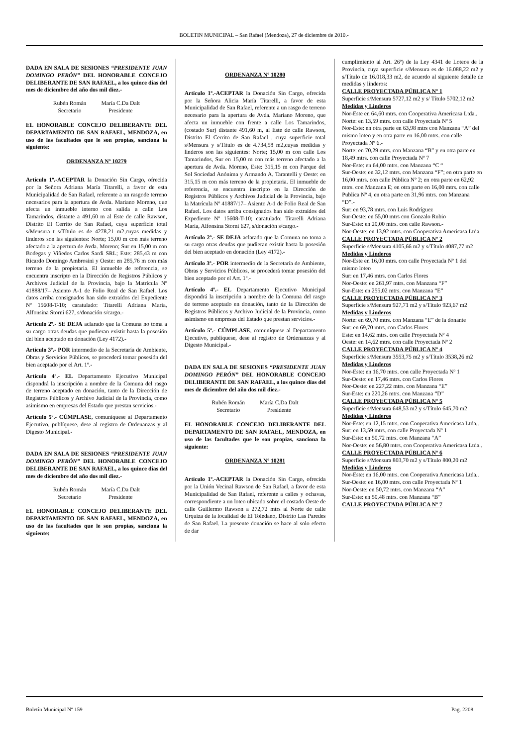BOLETIN MUNICIPAL – San Rafael (Mendoza), 27 de diciembre de 2010.-
DADA EN SALA DE SESIONES “PRESIDENTE JUAN DOMINGO PERÓN” DEL HONORABLE CONCEJO DELIBERANTE DE SAN RAFAEL, a los quince días del mes de diciembre del año dos mil diez.-
Rubén Román
Secretario
María C.Da Dalt
Presidente
EL HONORABLE CONCEJO DELIBERANTE DEL DEPARTAMENTO DE SAN RAFAEL, MENDOZA, en uso de las facultades que le son propias, sanciona la siguiente:
ORDENANZA Nº 10279
Artículo 1º.-ACEPTAR la Donación Sin Cargo, ofrecida por la Señora Adriana María Titarelli, a favor de esta Municipalidad de San Rafael, referente a un rasgode terreno necesarios para la apertura de Avda. Mariano Moreno, que afecta un inmueble interno con salida a calle Los Tamarindos, distante a 491,60 m al Este de calle Rawson, Distrito El Cerrito de San Rafael, cuya superficie total s/Mensura t s/Título es de 4278,21 m2,cuyas medidas y linderos son las siguientes: Norte; 15,00 m con más terreno afectado a la apertura de Avda. Moreno; Sur en 15,00 m con Bodegas y Viñedos Carlos Sardi SRL; Este: 285,43 m con Ricardo Domingo Ambrosini y Oeste: en 285,76 m con más terreno de la propietaria. El inmueble de referencia, se encuentra inscripto en la Dirección de Registros Públicos y Archivos Judicial de la Provincia, bajo la Matrícula Nº 41888/17– Asiento A-1 de Folio Real de San Rafael. Los datos arriba consignados han sido extraídos del Expediente Nº 15608-T-10; caratulado: Titarelli Adriana María, Alfonsina Storni 627, s/donación s/cargo.-
Artículo 2º.- SE DEJA aclarado que la Comuna no toma a su cargo otras deudas que pudieran existir hasta la posesión del bien aceptado en donación (Ley 4172).-
Artículo 3º.- POR intermedio de la Secretaría de Ambiente, Obras y Servicios Públicos, se procederá tomar posesión del bien aceptado por el Art. 1º.-
Artículo 4º.- EL Departamento Ejecutivo Municipal dispondrá la inscripción a nombre de la Comuna del rasgo de terreno aceptado en donación, tanto de la Dirección de Registros Públicos y Archivo Judicial de la Provincia, como asimismo en empresas del Estado que prestan servicios.-
Artículo 5º.- CÚMPLASE, comuníquese al Departamento Ejecutivo, publíquese, dese al registro de Ordenanzas y al Digesto Municipal.-
DADA EN SALA DE SESIONES “PRESIDENTE JUAN DOMINGO PERÓN” DEL HONORABLE CONCEJO DELIBERANTE DE SAN RAFAEL, a los quince días del mes de diciembre del año dos mil diez.-
Rubén Román
Secretario
María C.Da Dalt
Presidente
EL HONORABLE CONCEJO DELIBERANTE DEL DEPARTAMENTO DE SAN RAFAEL, MENDOZA, en uso de las facultades que le son propias, sanciona la siguiente:
ORDENANZA Nº 10280
Artículo 1º.-ACEPTAR la Donación Sin Cargo, ofrecida por la Señora Alicia María Titarelli, a favor de esta Municipalidad de San Rafael, referente a un rasgo de terreno necesario para la apertura de Avda. Mariano Moreno, que afecta un inmueble con frente a calle Los Tamarindos, (costado Sur) distante 491,60 m, al Este de calle Rawson, Distrito El Cerrito de San Rafael , cuya superficie total s/Mensura y s/Título es de 4.734,58 m2,cuyas medidas y linderos son las siguientes: Norte; 15,00 m con calle Los Tamarindos, Sur en 15,00 m con más terreno afectado a la apertura de Avda. Moreno, Este: 315,15 m con Parque del Sol Sociedad Anónima y Armando A. Tarantelli y Oeste: en 315,15 m con más terreno de la propietaria. El inmueble de referencia, se encuentra inscripto en la Dirección de Registros Públicos y Archivos Judicial de la Provincia, bajo la Matrícula Nº 41887/17– Asiento A-1 de Folio Real de San Rafael. Los datos arriba consignados han sido extraídos del Expediente Nº 15608-T-10; caratulado: Titarelli Adriana María, Alfonsina Storni 627, s/donación s/cargo.-
Artículo 2º.- SE DEJA aclarado que la Comuna no toma a su cargo otras deudas que pudieran existir hasta la posesión del bien aceptado en donación (Ley 4172).-
Artículo 3º.- POR intermedio de la Secretaría de Ambiente, Obras y Servicios Públicos, se procederá tomar posesión del bien aceptado por el Art. 1º.-
Artículo 4º.- EL Departamento Ejecutivo Municipal dispondrá la inscripción a nombre de la Comuna del rasgo de terreno aceptado en donación, tanto de la Dirección de Registros Públicos y Archivo Judicial de la Provincia, como asimismo en empresas del Estado que prestan servicios.-
Artículo 5º.- CÚMPLASE, comuníquese al Departamento Ejecutivo, publíquese, dese al registro de Ordenanzas y al Digesto Municipal.-
DADA EN SALA DE SESIONES “PRESIDENTE JUAN DOMINGO PERÓN” DEL HONORABLE CONCEJO DELIBERANTE DE SAN RAFAEL, a los quince días del mes de diciembre del año dos mil diez.-
Rubén Román
Secretario
María C.Da Dalt
Presidente
EL HONORABLE CONCEJO DELIBERANTE DEL DEPARTAMENTO DE SAN RAFAEL, MENDOZA, en uso de las facultades que le son propias, sanciona la siguiente:
ORDENANZA Nº 10281
Artículo 1º.-ACEPTAR la Donación Sin Cargo, ofrecida por la Unión Vecinal Rawson de San Rafael, a favor de esta Municipalidad de San Rafael, referente a calles y ochavas, correspondiente a un loteo ubicado sobre el costado Oeste de calle Guillermo Rawson a 272,72 mtrs al Norte de calle Urquiza de la localidad de El Toledano, Distrito Las Paredes de San Rafael. La presente donación se hace al solo efecto de dar
cumplimiento al Art. 26º) de la Ley 4341 de Loteos de la Provincia, cuya superficie s/Mensura es de 16.088,22 m2 y s/Título de 16.018,33 m2, de acuerdo al siguiente detalle de medidas y linderos:
CALLE PROYECTADA PÚBLICA Nº 1
Superficie s/Mensura 5727,12 m2 y s/ Título 5702,12 m2
Medidas y Linderos
Nor-Este en 64,60 mtrs. con Cooperativa Americasa Ltda..
Norte: en 13,59 mtrs. con calle Proyectada Nº 5
Nor-Este: en otra parte en 63,98 mtrs con Manzana “A” del mismo loteo y en otra parte en 16,00 mtrs. con calle Proyectada Nº 6.-
Norte: en 70,29 mtrs. con Manzana “B” y en otra parte en 18,49 mtrs. con calle Proyectada Nº 7
Nor-Este: en 64,00 mtrs. con Manzana “C “
Sur-Oeste: en 32,12 mtrs. con Manzana “F”; en otra parte en 16,00 mtrs. con calle Pública Nº 2; en otra parte en 62,92 mtrs. con Manzana E; en otra parte en 16,00 mtrs. con calle Publica Nº 4, en otra parte en 31,96 mtrs. con Manzana “D”.-
Sur: en 93,78 mtrs. con Luis Rodríguez
Sur-Oeste: en 55,00 mtrs con Gonzalo Rubio
Sur-Este: en 20,00 mtrs. con calle Rawson.-
Nor-Oeste: en 13,92 mtrs. con Cooperativa Americasa Ltda.
CALLE PROYECTADA PÚBLICA Nº 2
Superficie s/Mensura 4105,66 m2 y s/Título 4087,77 m2
Medidas y Linderos
Nor-Este en 16,00 mtrs. con calle Proyectada Nº 1 del mismo loteo
Sur: en 17,46 mtrs. con Carlos Flores
Nor-Oeste: en 261,97 mtrs. con Manzana “F”
Sur-Este: en 255,02 mtrs. con Manzana “E”
CALLE PROYECTADA PÚBLICA Nº 3
Superficie s/Mensura 927,71 m2 y s/Título 923,67 m2
Medidas y Linderos
Norte: en 69,70 mtrs. con Manzana “E” de la donante
Sur: en 69,70 mtrs. con Carlos Flores
Este: en 14,62 mtrs. con calle Proyectada Nº 4
Oeste: en 14,62 mtrs. con calle Proyectada Nº 2
CALLE PROYECTADA PÚBLICA Nº 4
Superficie s/Mensura 3553,75 m2 y s/Título 3538,26 m2
Medidas y Linderos
Nor-Este: en 16,70 mtrs. con calle Proyectada Nº 1
Sur-Oeste: en 17,46 mtrs. con Carlos Flores
Nor-Oeste: en 227,22 mtrs. con Manzana “E”
Sur-Este: en 220,26 mtrs. con Manzana “D”
CALLE PROYECTADA PÚBLICA Nº 5
Superficie s/Mensura 648,53 m2 y s/Título 645,70 m2
Medidas y Linderos
Nor-Este: en 12,15 mtrs. con Cooperativa Americasa Ltda..
Sur: en 13,59 mtrs. con calle Proyectada Nº 1
Sur-Este: en 50,72 mtrs. con Manzana “A”
Nor-Oeste: en 56,80 mtrs. con Cooperativa Americasa Ltda..
CALLE PROYECTADA PÚBLICA Nº 6
Superficie s/Mensura 803,70 m2 y s/Título 800,20 m2
Medidas y Linderos
Nor-Este: en 16,00 mtrs. con Cooperativa Americasa Ltda..
Sur-Oeste: en 16,00 mtrs. con calle Proyectada Nº 1
Nor-Oeste: en 50,72 mtrs. con Manzana “A”
Sur-Este: en 50,48 mtrs. con Manzana “B”
CALLE PROYECTADA PÚBLICA Nº 7
Boletín Municipal Nº 159 Pag. 2208